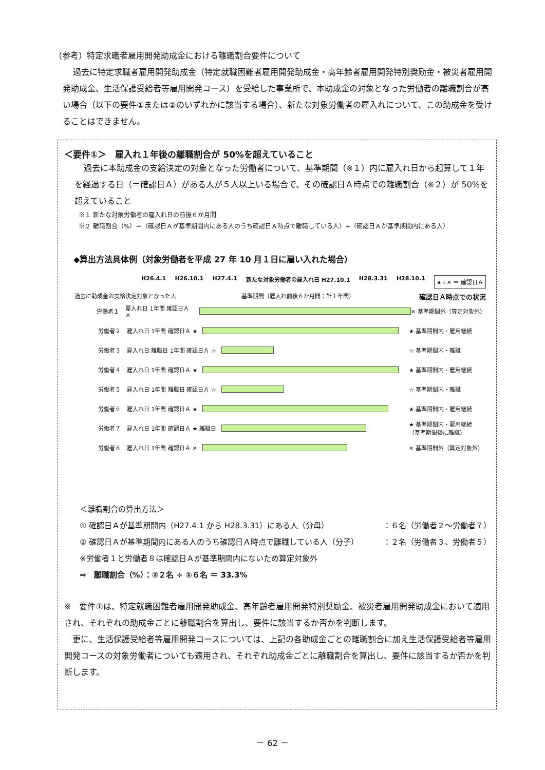（参考）特定求職者雇用開発助成金における離職割合要件について
過去に特定求職者雇用開発助成金（特定就職困難者雇用開発助成金・高年齢者雇用開発特別奨励金・被災者雇用開発助成金、生活保護受給者等雇用開発コース）を受給した事業所で、本助成金の対象となった労働者の離職割合が高い場合（以下の要件①または②のいずれかに該当する場合）、新たな対象労働者の雇入れについて、この助成金を受けることはできません。
＜要件①＞　雇入れ１年後の離職割合が 50%を超えていること
過去に本助成金の支給決定の対象となった労働者について、基準期間（※１）内に雇入れ日から起算して１年を経過する日（＝確認日Ａ）がある人が５人以上いる場合で、その確認日Ａ時点での離職割合（※２）が 50%を超えていること
※１ 新たな対象労働者の雇入れ日の前後６か月間
※２ 離職割合（%）＝（確認日Ａが基準期間内にある人のうち確認日Ａ時点で離職している人）÷（確認日Ａが基準期間内にある人）
◆算出方法具体例（対象労働者を平成 27 年 10 月１日に雇い入れた場合）
H26.4.1 H26.10.1 H27.4.1 新たな対象労働者の雇入れ日 H27.10.1 H28.3.31 H28.10.1 ★☆✕ ＝ 確認日Ａ
過去に助成金の支給決定対象となった人 基準期間（雇入れ前後６か月間：計１年間） 確認日Ａ時点での状況
労働者１ 雇入れ日 1年間 確認日Ａ ✕ ✕ 基準期間外（算定対象外）
労働者２ 雇入れ日 1年間 確認日Ａ ★ ★ 基準期間内・雇用継続
労働者３ 雇入れ日 離職日 1年間 確認日Ａ ☆ ☆ 基準期間内・離職
労働者４ 雇入れ日 1年間 確認日Ａ ★ ★ 基準期間内・雇用継続
労働者５ 雇入れ日 1年間 離職日 確認日Ａ ☆ ☆ 基準期間内・離職
労働者６ 雇入れ日 1年間 確認日Ａ ★ ★ 基準期間内・雇用継続
労働者７ 雇入れ日 1年間 確認日Ａ ★ 離職日 ★ 基準期間内・雇用継続
（基準期間後に離職）
労働者８ 雇入れ日 1年間 確認日Ａ ✕ ✕ 基準期間外（算定対象外）
＜離職割合の算出方法＞
① 確認日Ａが基準期間内（H27.4.1 から H28.3.31）にある人（分母） ：６名（労働者２～労働者７）
② 確認日Ａが基準期間内にある人のうち確認日Ａ時点で離職している人（分子） ：２名（労働者３、労働者５）
※労働者１と労働者８は確認日Ａが基準期間内にないため算定対象外
⇒　離職割合（%）：②２名 ÷ ①６名 ＝ 33.3%
※　要件①は、特定就職困難者雇用開発助成金、高年齢者雇用開発特別奨励金、被災者雇用開発助成金において適用され、それぞれの助成金ごとに離職割合を算出し、要件に該当するか否かを判断します。
　更に、生活保護受給者等雇用開発コースについては、上記の各助成金ごとの離職割合に加え生活保護受給者等雇用開発コースの対象労働者についても適用され、それぞれ助成金ごとに離職割合を算出し、要件に該当するか否かを判断します。
－ 62 －